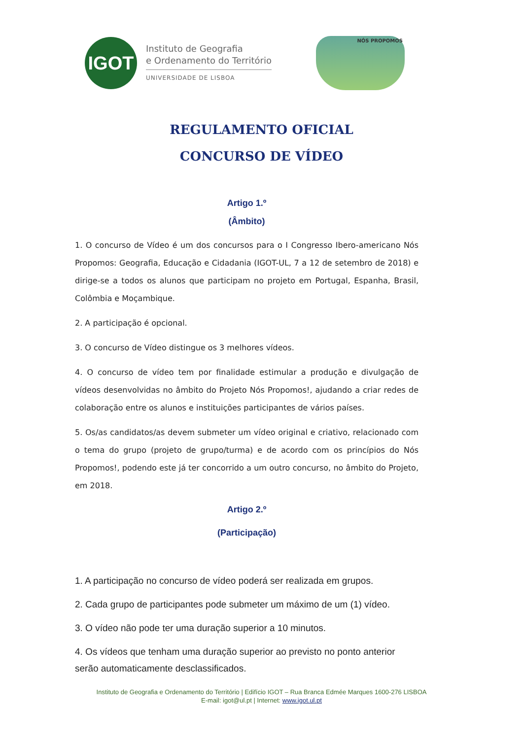IGOT
Instituto de Geografia
e Ordenamento do Território
UNIVERSIDADE DE LISBOA
NÓS PROPOMOS
REGULAMENTO OFICIAL
CONCURSO DE VÍDEO
Artigo 1.º
(Âmbito)
1. O concurso de Vídeo é um dos concursos para o I Congresso Ibero-americano Nós Propomos: Geografia, Educação e Cidadania (IGOT-UL, 7 a 12 de setembro de 2018) e dirige-se a todos os alunos que participam no projeto em Portugal, Espanha, Brasil, Colômbia e Moçambique.
2. A participação é opcional.
3. O concurso de Vídeo distingue os 3 melhores vídeos.
4. O concurso de vídeo tem por finalidade estimular a produção e divulgação de vídeos desenvolvidas no âmbito do Projeto Nós Propomos!, ajudando a criar redes de colaboração entre os alunos e instituições participantes de vários países.
5. Os/as candidatos/as devem submeter um vídeo original e criativo, relacionado com o tema do grupo (projeto de grupo/turma) e de acordo com os princípios do Nós Propomos!, podendo este já ter concorrido a um outro concurso, no âmbito do Projeto, em 2018.
Artigo 2.º
(Participação)
1. A participação no concurso de vídeo poderá ser realizada em grupos.
2. Cada grupo de participantes pode submeter um máximo de um (1) vídeo.
3. O vídeo não pode ter uma duração superior a 10 minutos.
4. Os vídeos que tenham uma duração superior ao previsto no ponto anterior serão automaticamente desclassificados.
Instituto de Geografia e Ordenamento do Território | Edifício IGOT – Rua Branca Edmée Marques 1600-276 LISBOA
E-mail: igot@ul.pt | Internet: www.igot.ul.pt